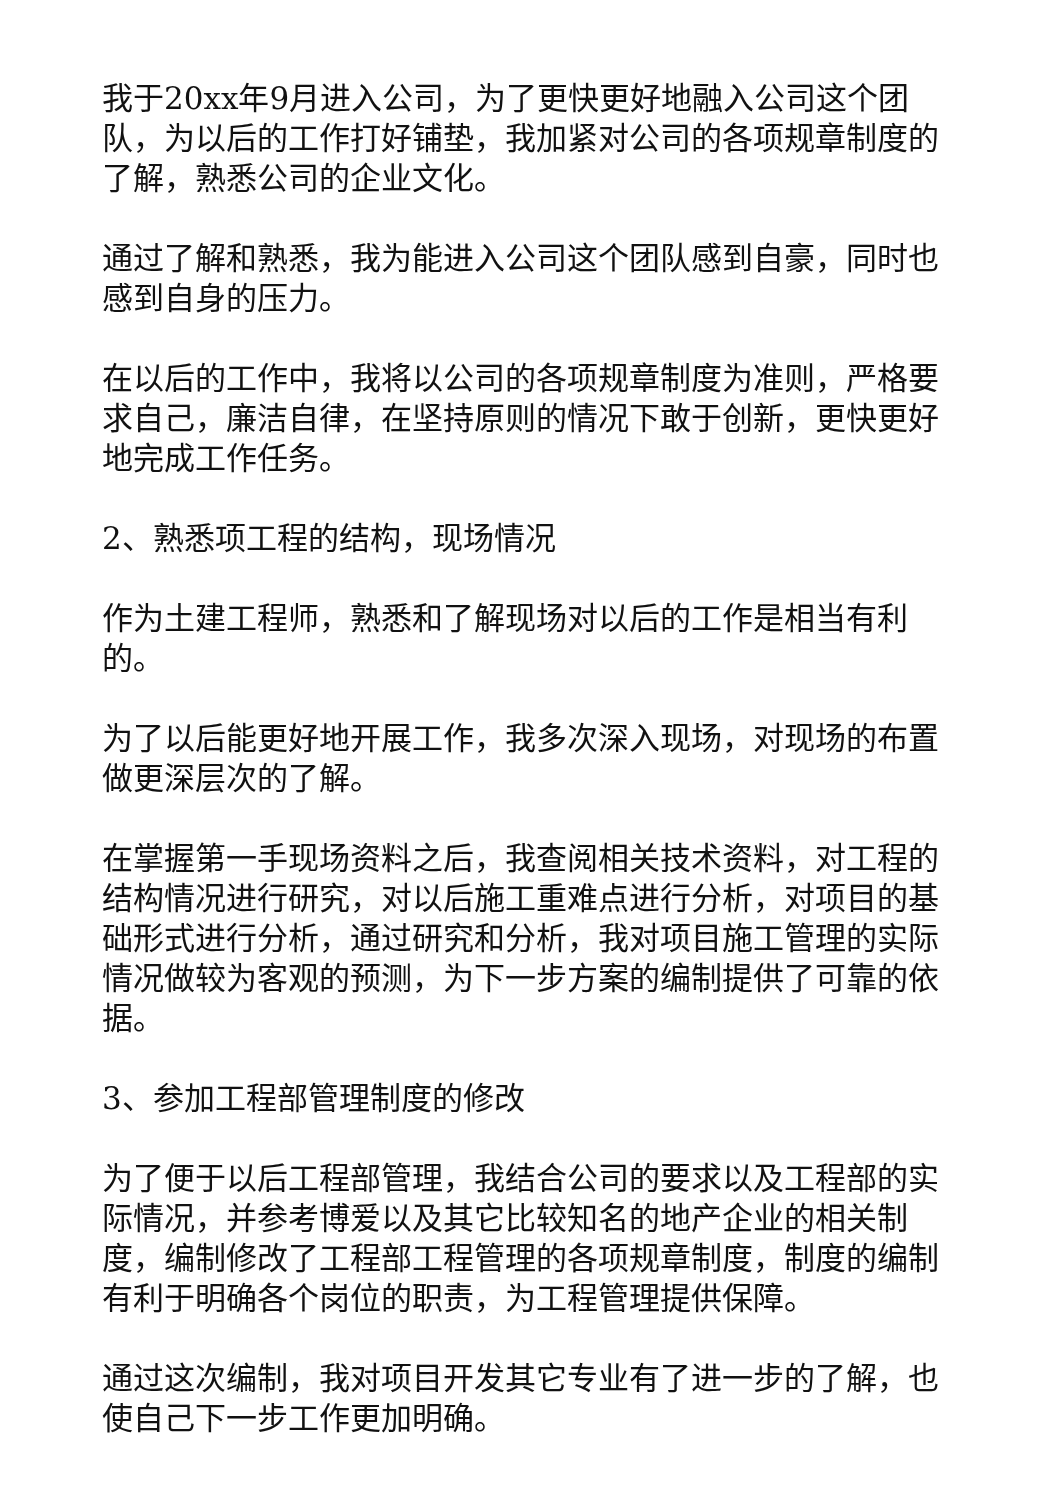我于20xx年9月进入公司，为了更快更好地融入公司这个团队，为以后的工作打好铺垫，我加紧对公司的各项规章制度的了解，熟悉公司的企业文化。
通过了解和熟悉，我为能进入公司这个团队感到自豪，同时也感到自身的压力。
在以后的工作中，我将以公司的各项规章制度为准则，严格要求自己，廉洁自律，在坚持原则的情况下敢于创新，更快更好地完成工作任务。
2、熟悉项工程的结构，现场情况
作为土建工程师，熟悉和了解现场对以后的工作是相当有利的。
为了以后能更好地开展工作，我多次深入现场，对现场的布置做更深层次的了解。
在掌握第一手现场资料之后，我查阅相关技术资料，对工程的结构情况进行研究，对以后施工重难点进行分析，对项目的基础形式进行分析，通过研究和分析，我对项目施工管理的实际情况做较为客观的预测，为下一步方案的编制提供了可靠的依据。
3、参加工程部管理制度的修改
为了便于以后工程部管理，我结合公司的要求以及工程部的实际情况，并参考博爱以及其它比较知名的地产企业的相关制度，编制修改了工程部工程管理的各项规章制度，制度的编制有利于明确各个岗位的职责，为工程管理提供保障。
通过这次编制，我对项目开发其它专业有了进一步的了解，也使自己下一步工作更加明确。